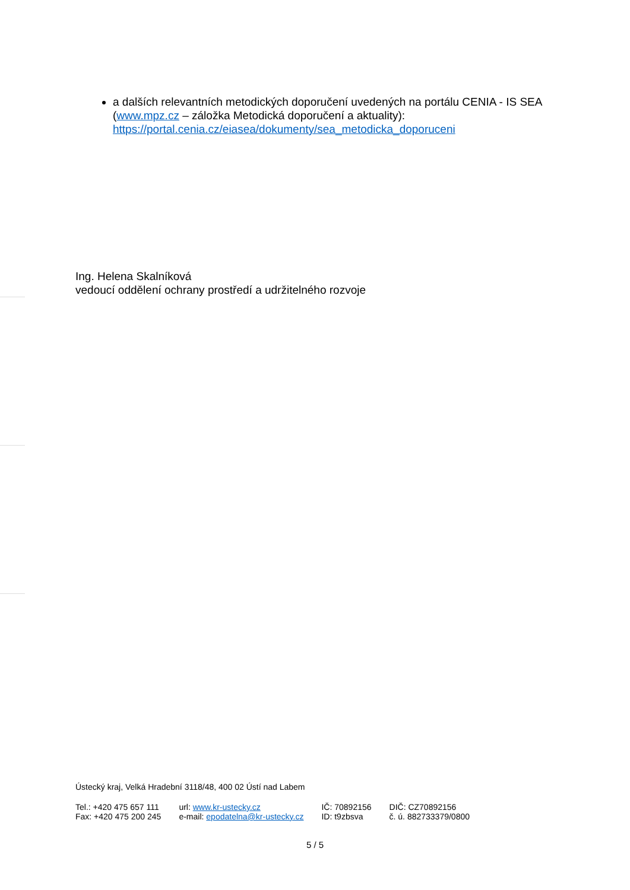a dalších relevantních metodických doporučení uvedených na portálu CENIA - IS SEA (www.mpz.cz – záložka Metodická doporučení a aktuality): https://portal.cenia.cz/eiasea/dokumenty/sea_metodicka_doporuceni
Ing. Helena Skalníková
vedoucí oddělení ochrany prostředí a udržitelného rozvoje
Ústecký kraj, Velká Hradební 3118/48, 400 02 Ústí nad Labem
| Tel.: +420 475 657 111 | url: www.kr-ustecky.cz | IČ: 70892156 | DIČ: CZ70892156 |
| Fax: +420 475 200 245 | e-mail: epodatelna@kr-ustecky.cz | ID: t9zbsva | č. ú. 882733379/0800 |
5 / 5